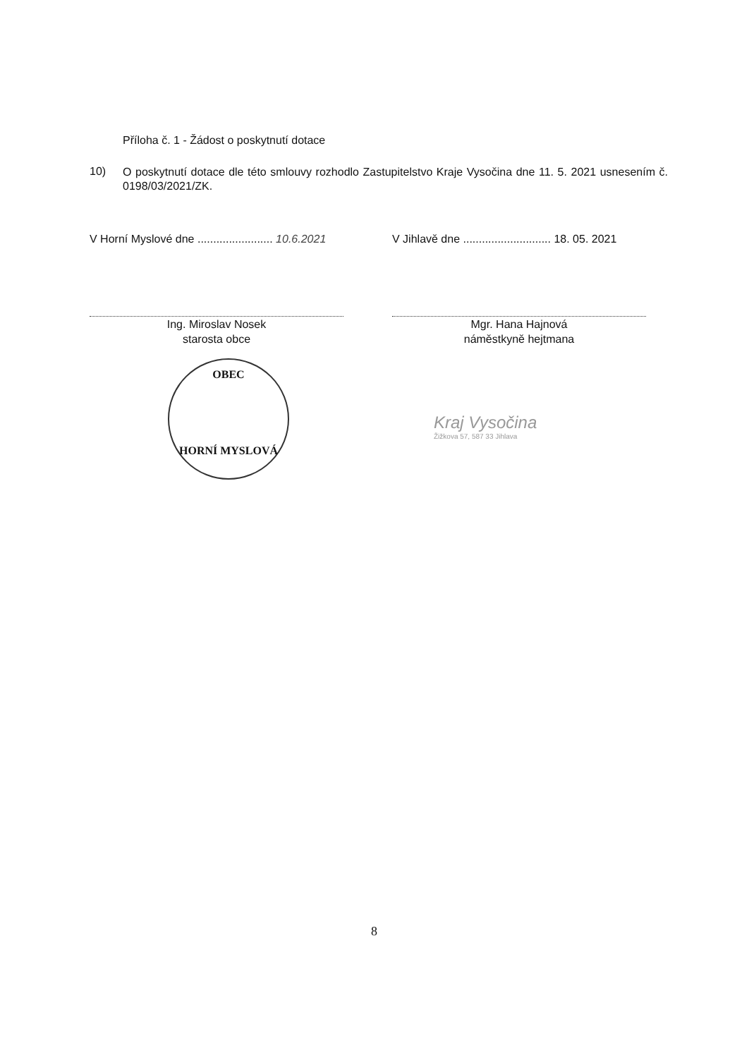Příloha č. 1 - Žádost o poskytnutí dotace
10)
O poskytnutí dotace dle této smlouvy rozhodlo Zastupitelstvo Kraje Vysočina dne 11. 5. 2021 usnesením č. 0198/03/2021/ZK.
V Horní Myslové dne ........................ 10.6.2021
Ing. Miroslav Nosek
starosta obce
V Jihlavě dne ............................ 18. 05. 2021
Mgr. Hana Hajnová
náměstkyně hejtmana
OBEC
HORNÍ MYSLOVÁ
Kraj Vysočina
Žižkova 57, 587 33 Jihlava
8